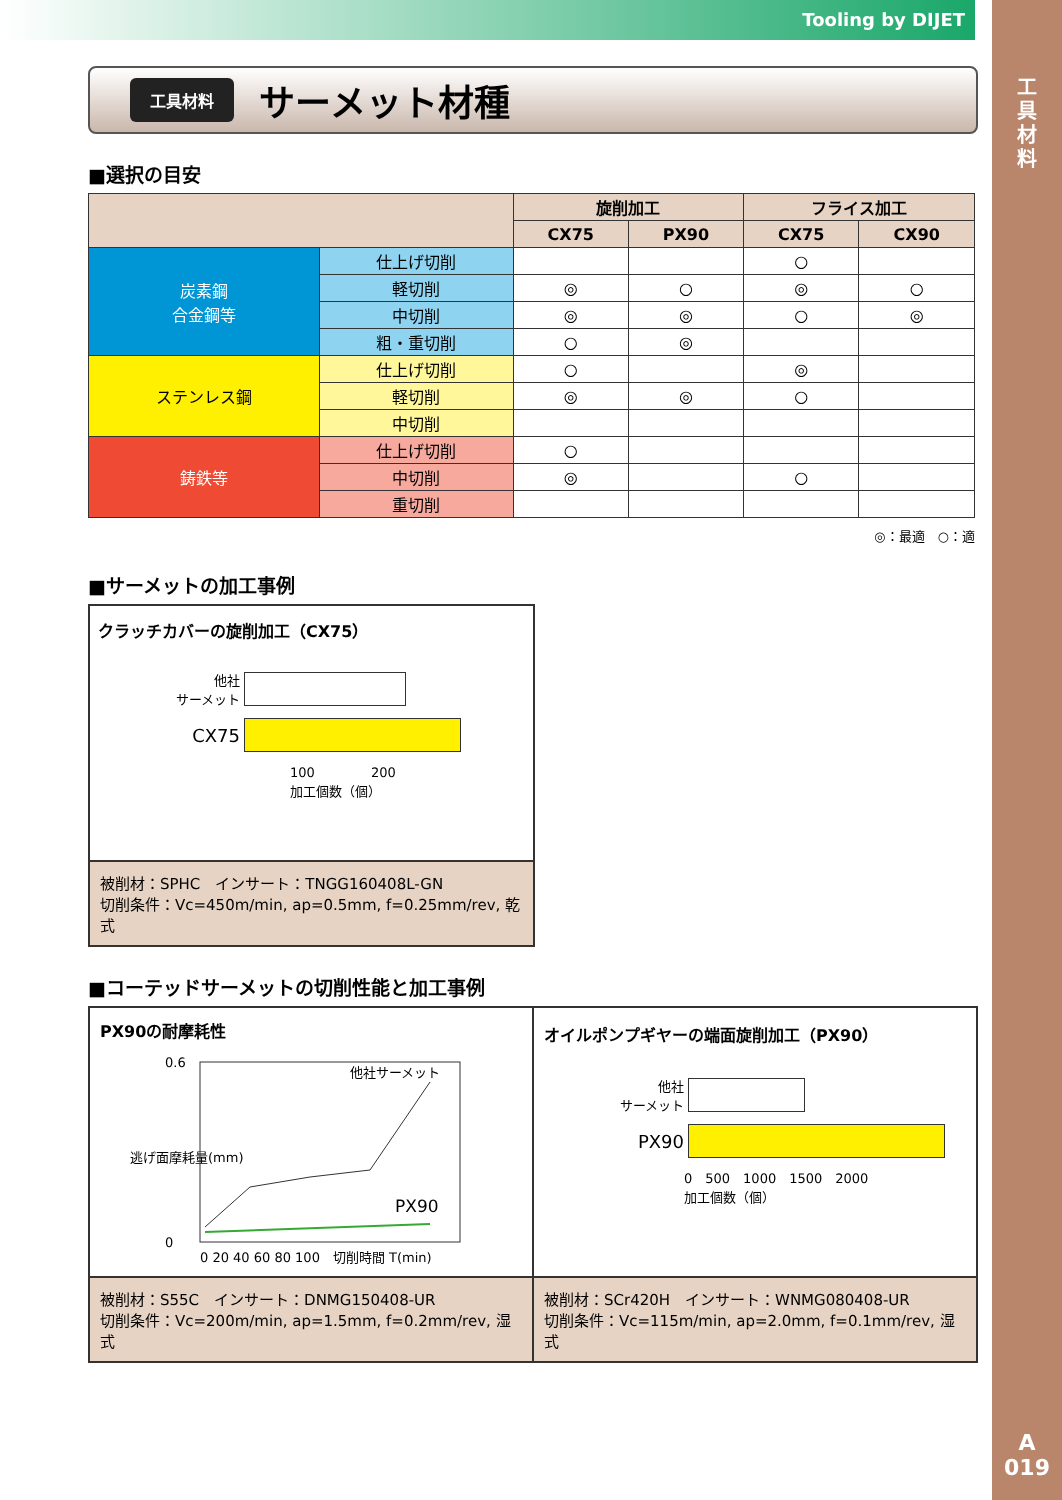Tooling by DIJET
工
具
材
料
A
019
工具材料
サーメット材種
■選択の目安
| | | 旋削加工 | | フライス加工 | |
| --- | --- | --- | --- | --- | --- |
| | | CX75 | PX90 | CX75 | CX90 |
| 炭素鋼 合金鋼等 | 仕上げ切削 | | | ○ | |
| | 軽切削 | ◎ | ○ | ◎ | ○ |
| | 中切削 | ◎ | ◎ | ○ | ◎ |
| | 粗・重切削 | ○ | ◎ | | |
| ステンレス鋼 | 仕上げ切削 | ○ | | ◎ | |
| | 軽切削 | ◎ | ◎ | ○ | |
| | 中切削 | | | | |
| 鋳鉄等 | 仕上げ切削 | ○ | | | |
| | 中切削 | ◎ | | ○ | |
| | 重切削 | | | | |
◎：最適　○：適
■サーメットの加工事例
クラッチカバーの旋削加工（CX75）
他社
サーメット
CX75
100 　　　　200
加工個数（個）
被削材：SPHC　インサート：TNGG160408L-GN
切削条件：Vc=450m/min, ap=0.5mm, f=0.25mm/rev, 乾式
■コーテッドサーメットの切削性能と加工事例
PX90の耐摩耗性
逃げ面摩耗量(mm)
0.6
0
他社サーメット
PX90
0 20 40 60 80 100　切削時間 T(min)
被削材：S55C　インサート：DNMG150408-UR
切削条件：Vc=200m/min, ap=1.5mm, f=0.2mm/rev, 湿式
オイルポンプギヤーの端面旋削加工（PX90）
他社
サーメット
PX90
0　500　1000　1500　2000
加工個数（個）
被削材：SCr420H　インサート：WNMG080408-UR
切削条件：Vc=115m/min, ap=2.0mm, f=0.1mm/rev, 湿式